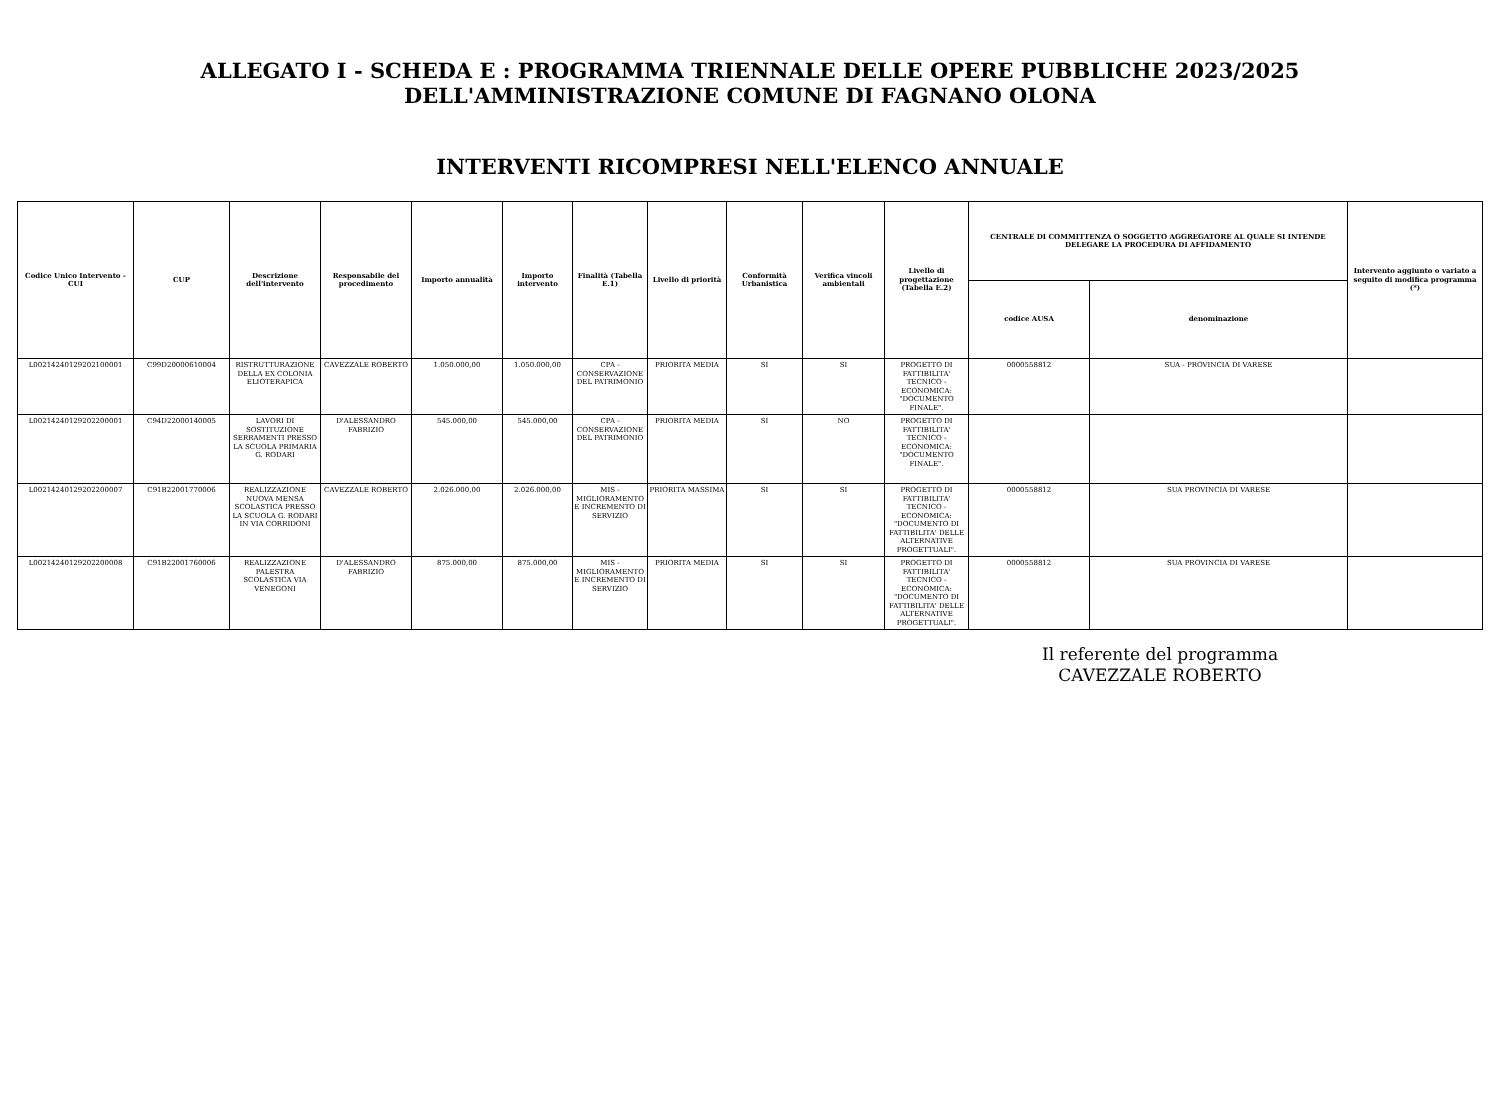ALLEGATO I - SCHEDA E : PROGRAMMA TRIENNALE DELLE OPERE PUBBLICHE 2023/2025
DELL'AMMINISTRAZIONE COMUNE DI FAGNANO OLONA
INTERVENTI RICOMPRESI NELL'ELENCO ANNUALE
| Codice Unico Intervento - CUI | CUP | Descrizione dell'intervento | Responsabile del procedimento | Importo annualità | Importo intervento | Finalità (Tabella E.1) | Livello di priorità | Conformità Urbanistica | Verifica vincoli ambientali | Livello di progettazione (Tabella E.2) | CENTRALE DI COMMITTENZA O SOGGETTO AGGREGATORE AL QUALE SI INTENDE DELEGARE LA PROCEDURA DI AFFIDAMENTO | | Intervento aggiunto o variato a seguito di modifica programma (*) |
| --- | --- | --- | --- | --- | --- | --- | --- | --- | --- | --- | --- | --- | --- |
| | | | | | | | | | | | codice AUSA | denominazione | |
| L00214240129202100001 | C99D20000610004 | RISTRUTTURAZIONE DELLA EX COLONIA ELIOTERAPICA | CAVEZZALE ROBERTO | 1.050.000,00 | 1.050.000,00 | CPA - CONSERVAZIONE DEL PATRIMONIO | PRIORITA MEDIA | SI | SI | PROGETTO DI FATTIBILITA' TECNICO - ECONOMICA: "DOCUMENTO FINALE". | 0000558812 | SUA - PROVINCIA DI VARESE | |
| L00214240129202200001 | C94D22000140005 | LAVORI DI SOSTITUZIONE SERRAMENTI PRESSO LA SCUOLA PRIMARIA G. RODARI | D'ALESSANDRO FABRIZIO | 545.000,00 | 545.000,00 | CPA - CONSERVAZIONE DEL PATRIMONIO | PRIORITA MEDIA | SI | NO | PROGETTO DI FATTIBILITA' TECNICO - ECONOMICA: "DOCUMENTO FINALE". | | | |
| L00214240129202200007 | C91B22001770006 | REALIZZAZIONE NUOVA MENSA SCOLASTICA PRESSO LA SCUOLA G. RODARI IN VIA CORRIDONI | CAVEZZALE ROBERTO | 2.026.000,00 | 2.026.000,00 | MIS - MIGLIORAMENTO E INCREMENTO DI SERVIZIO | PRIORITA MASSIMA | SI | SI | PROGETTO DI FATTIBILITA' TECNICO - ECONOMICA: "DOCUMENTO DI FATTIBILITA' DELLE ALTERNATIVE PROGETTUALI". | 0000558812 | SUA PROVINCIA DI VARESE | |
| L00214240129202200008 | C91B22001760006 | REALIZZAZIONE PALESTRA SCOLASTICA VIA VENEGONI | D'ALESSANDRO FABRIZIO | 875.000,00 | 875.000,00 | MIS - MIGLIORAMENTO E INCREMENTO DI SERVIZIO | PRIORITA MEDIA | SI | SI | PROGETTO DI FATTIBILITA' TECNICO - ECONOMICA: "DOCUMENTO DI FATTIBILITA' DELLE ALTERNATIVE PROGETTUALI". | 0000558812 | SUA PROVINCIA DI VARESE | |
Il referente del programma
CAVEZZALE ROBERTO